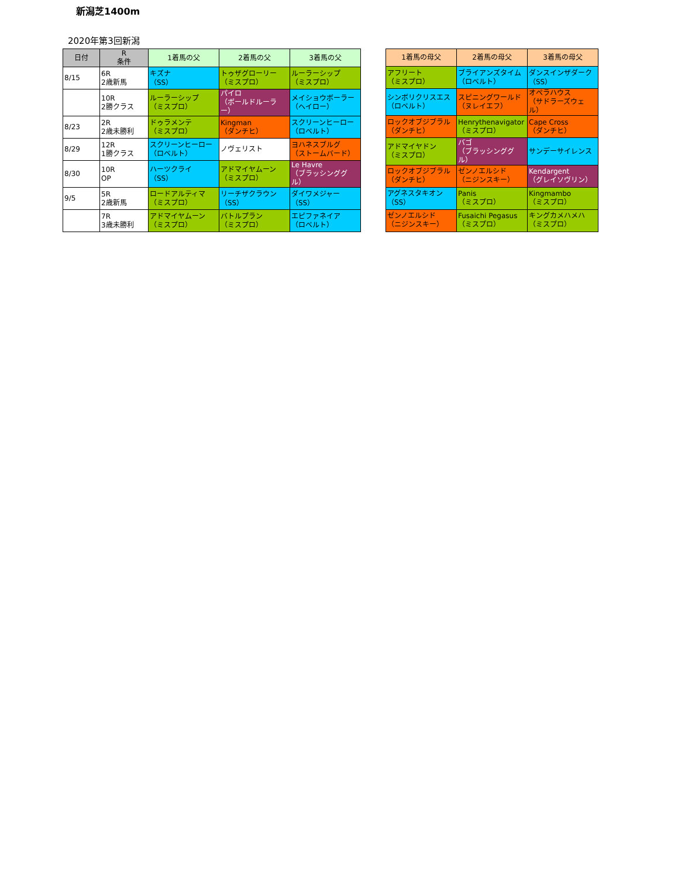新潟芝1400m
2020年第3回新潟
| 日付 | R 条件 | 1着馬の父 | 2着馬の父 | 3着馬の父 |
| --- | --- | --- | --- | --- |
| 8/15 | 6R 2歳新馬 | キズナ （SS） | トゥザグローリー （ミスプロ） | ルーラーシップ （ミスプロ） |
| | 10R 2勝クラス | ルーラーシップ （ミスプロ） | パイロ （ボールドルーラー） | メイショウボーラー （ヘイロー） |
| 8/23 | 2R 2歳未勝利 | ドゥラメンテ （ミスプロ） | Kingman （ダンチヒ） | スクリーンヒーロー （ロベルト） |
| 8/29 | 12R 1勝クラス | スクリーンヒーロー （ロベルト） | ノヴェリスト | ヨハネスブルグ （ストームバード） |
| 8/30 | 10R OP | ハーツクライ （SS） | アドマイヤムーン （ミスプロ） | Le Havre （ブラッシンググル） |
| 9/5 | 5R 2歳新馬 | ロードアルティマ （ミスプロ） | リーチザクラウン （SS） | ダイワメジャー （SS） |
| | 7R 3歳未勝利 | アドマイヤムーン （ミスプロ） | バトルプラン （ミスプロ） | エピファネイア （ロベルト） |
| 1着馬の母父 | 2着馬の母父 | 3着馬の母父 |
| --- | --- | --- |
| アフリート （ミスプロ） | ブライアンズタイム （ロベルト） | ダンスインザダーク （SS） |
| シンボリクリスエス （ロベルト） | スピニングワールド （ヌレイエフ） | オペラハウス （サドラーズウェル） |
| ロックオブジブラル （ダンチヒ） | Henrythenavigator （ミスプロ） | Cape Cross （ダンチヒ） |
| アドマイヤドン （ミスプロ） | バゴ （ブラッシンググル） | サンデーサイレンス |
| ロックオブジブラル （ダンチヒ） | ゼンノエルシド （ニジンスキー） | Kendargent （グレイソヴリン） |
| アグネスタキオン （SS） | Panis （ミスプロ） | Kingmambo （ミスプロ） |
| ゼンノエルシド （ニジンスキー） | Fusaichi Pegasus （ミスプロ） | キングカメハメハ （ミスプロ） |